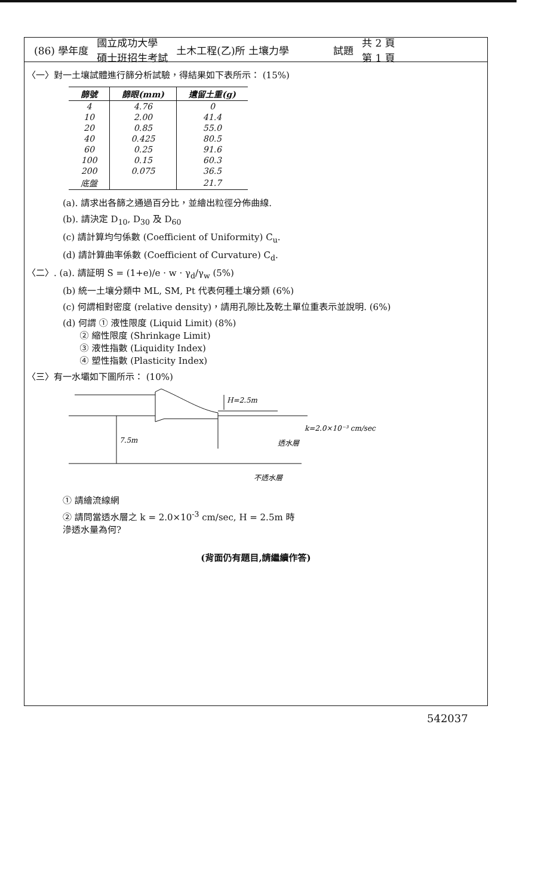(86) 學年度 國立成功大學
碩士班招生考試 土木工程(乙)所 土壤力學 試題 共 2 頁
第 1 頁
〈一〉對一土壤試體進行篩分析試驗，得結果如下表所示： (15%)
| 篩號 | 篩眼(mm) | 遺留土重(g) |
| --- | --- | --- |
| 4 | 4.76 | 0 |
| 10 | 2.00 | 41.4 |
| 20 | 0.85 | 55.0 |
| 40 | 0.425 | 80.5 |
| 60 | 0.25 | 91.6 |
| 100 | 0.15 | 60.3 |
| 200 | 0.075 | 36.5 |
| 底盤 | | 21.7 |
(a). 請求出各篩之通過百分比，並繪出粒徑分佈曲線.
(b). 請決定 D<sub>10</sub>, D<sub>30</sub> 及 D<sub>60</sub>
(c) 請計算均勻係數 (Coefficient of Uniformity) C<sub>u</sub>.
(d) 請計算曲率係數 (Coefficient of Curvature) C<sub>d</sub>.
〈二〉. (a). 請証明 S = (1+e)/e · w · γ<sub>d</sub>/γ<sub>w</sub> (5%)
(b) 統一土壤分類中 ML, SM, Pt 代表何種土壤分類 (6%)
(c) 何謂相對密度 (relative density)，請用孔隙比及乾土單位重表示並說明. (6%)
(d) 何謂 ① 液性限度 (Liquid Limit) (8%)
② 縮性限度 (Shrinkage Limit)
③ 液性指數 (Liquidity Index)
④ 塑性指數 (Plasticity Index)
〈三〉有一水壩如下圖所示： (10%)
H=2.5m
7.5m
k=2.0×10⁻³ cm/sec
透水層
不透水層
① 請繪流線網
② 請問當透水層之 k = 2.0×10<sup>-3</sup> cm/sec, H = 2.5m 時
滲透水量為何?
(背面仍有題目,請繼續作答)
542037